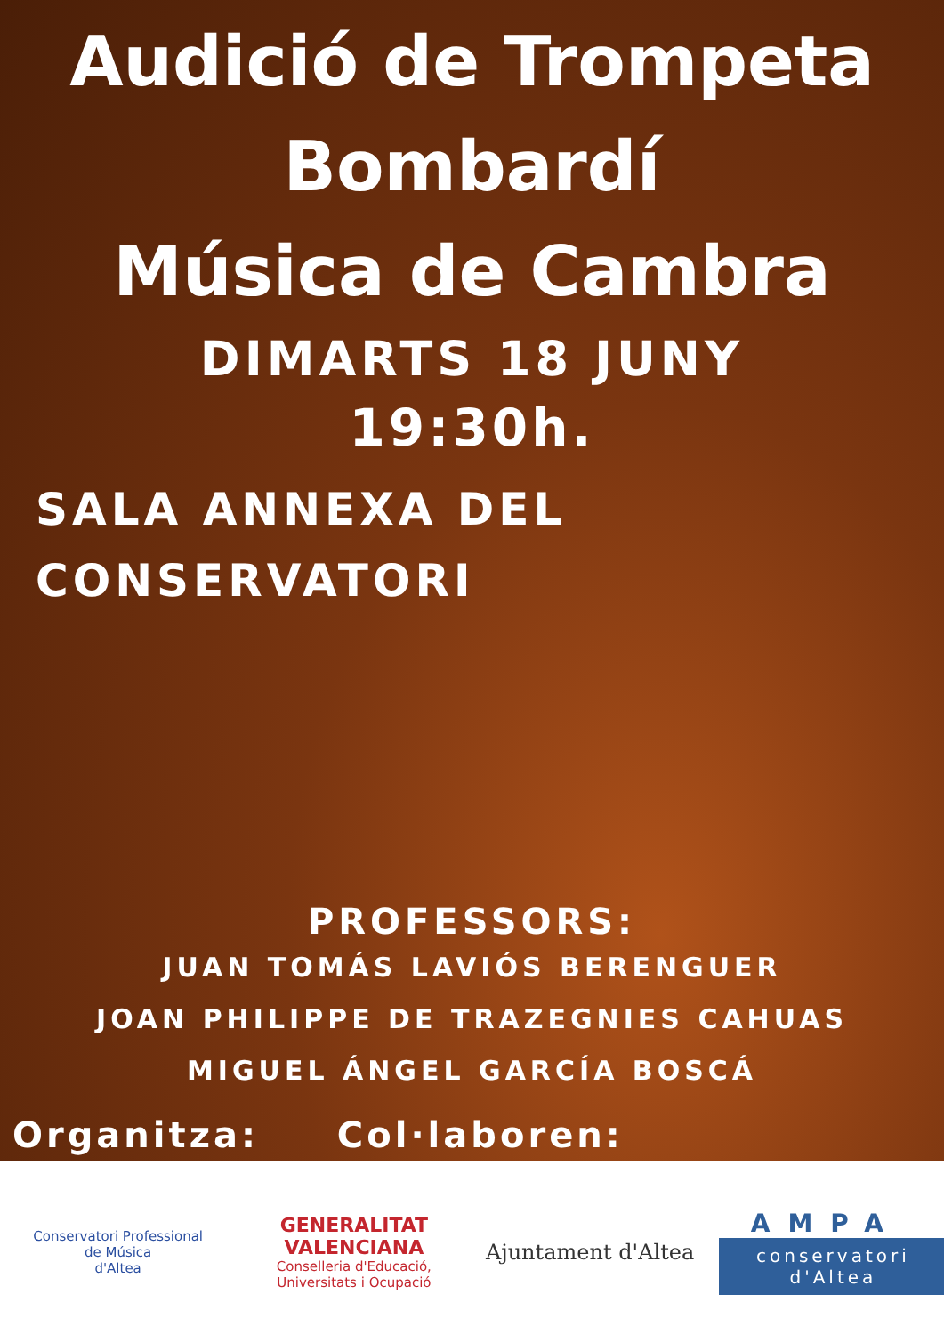Audició de Trompeta
Bombardí
Música de Cambra
DIMARTS 18 JUNY
19:30h.
SALA ANNEXA DEL CONSERVATORI
PROFESSORS:
JUAN TOMÁS LAVIÓS BERENGUER
JOAN PHILIPPE DE TRAZEGNIES CAHUAS
MIGUEL ÁNGEL GARCÍA BOSCÁ
Organitza: Col·laboren:
Conservatori Professional
de Música
d'Altea
GENERALITAT
VALENCIANA
Conselleria d'Educació,
Universitats i Ocupació
Ajuntament d'Altea
AMPA
conservatori
d'Altea